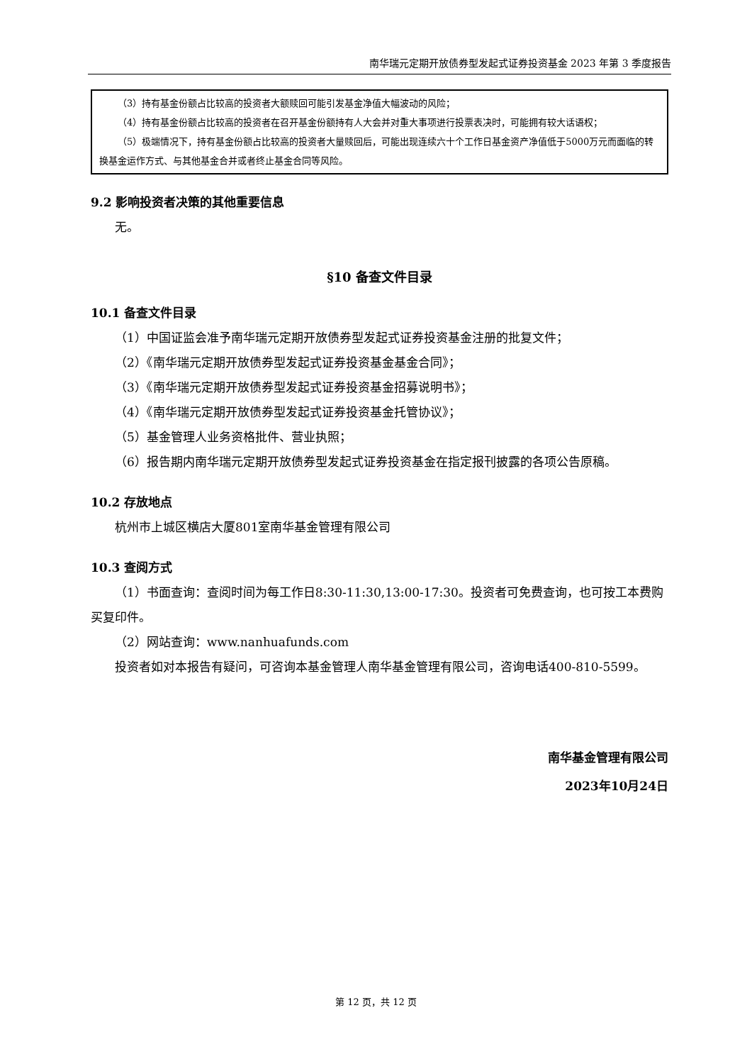南华瑞元定期开放债券型发起式证券投资基金 2023 年第 3 季度报告
（3）持有基金份额占比较高的投资者大额赎回可能引发基金净值大幅波动的风险；
（4）持有基金份额占比较高的投资者在召开基金份额持有人大会并对重大事项进行投票表决时，可能拥有较大话语权；
（5）极端情况下，持有基金份额占比较高的投资者大量赎回后，可能出现连续六十个工作日基金资产净值低于5000万元而面临的转换基金运作方式、与其他基金合并或者终止基金合同等风险。
9.2 影响投资者决策的其他重要信息
无。
§10 备查文件目录
10.1 备查文件目录
（1）中国证监会准予南华瑞元定期开放债券型发起式证券投资基金注册的批复文件；
（2）《南华瑞元定期开放债券型发起式证券投资基金基金合同》；
（3）《南华瑞元定期开放债券型发起式证券投资基金招募说明书》；
（4）《南华瑞元定期开放债券型发起式证券投资基金托管协议》；
（5）基金管理人业务资格批件、营业执照；
（6）报告期内南华瑞元定期开放债券型发起式证券投资基金在指定报刊披露的各项公告原稿。
10.2 存放地点
杭州市上城区横店大厦801室南华基金管理有限公司
10.3 查阅方式
（1）书面查询：查阅时间为每工作日8:30-11:30,13:00-17:30。投资者可免费查询，也可按工本费购买复印件。
（2）网站查询：www.nanhuafunds.com
投资者如对本报告有疑问，可咨询本基金管理人南华基金管理有限公司，咨询电话400-810-5599。
南华基金管理有限公司
2023年10月24日
第 12 页，共 12 页